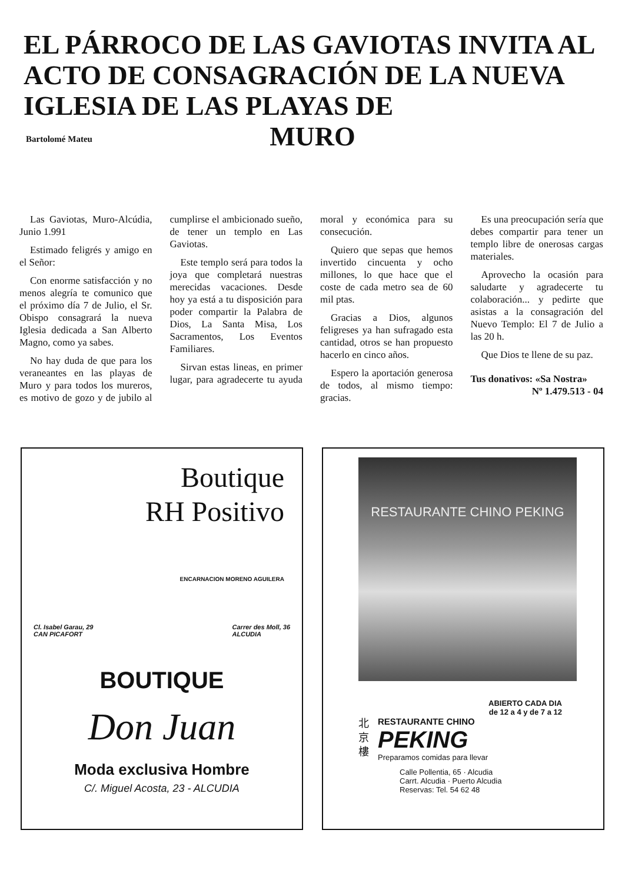EL PÁRROCO DE LAS GAVIOTAS INVITA AL ACTO DE CONSAGRACIÓN DE LA NUEVA IGLESIA DE LAS PLAYAS DE
MURO
Bartolomé Mateu
Las Gaviotas, Muro-Alcúdia, Junio 1.991
Estimado feligrés y amigo en el Señor:
Con enorme satisfacción y no menos alegría te comunico que el próximo día 7 de Julio, el Sr. Obispo consagrará la nueva Iglesia dedicada a San Alberto Magno, como ya sabes.
No hay duda de que para los veraneantes en las playas de Muro y para todos los mureros, es motivo de gozo y de jubilo al cumplirse el ambicionado sueño, de tener un templo en Las Gaviotas.
Este templo será para todos la joya que completará nuestras merecidas vacaciones. Desde hoy ya está a tu disposición para poder compartir la Palabra de Dios, La Santa Misa, Los Sacramentos, Los Eventos Familiares.
Sirvan estas lineas, en primer lugar, para agradecerte tu ayuda moral y económica para su consecución.
Quiero que sepas que hemos invertido cincuenta y ocho millones, lo que hace que el coste de cada metro sea de 60 mil ptas.
Gracias a Dios, algunos feligreses ya han sufragado esta cantidad, otros se han propuesto hacerlo en cinco años.
Espero la aportación generosa de todos, al mismo tiempo: gracias.
Es una preocupación sería que debes compartir para tener un templo libre de onerosas cargas materiales.
Aprovecho la ocasión para saludarte y agradecerte tu colaboración... y pedirte que asistas a la consagración del Nuevo Templo: El 7 de Julio a las 20 h.
Que Dios te llene de su paz.
Tus donativos: «Sa Nostra»
Nº 1.479.513 - 04
Boutique
RH Positivo
ENCARNACION MORENO AGUILERA
Cl. Isabel Garau, 29
CAN PICAFORT Carrer des Moll, 36
ALCUDIA
BOUTIQUE
Don Juan
Moda exclusiva Hombre
C/. Miguel Acosta, 23 - ALCUDIA
RESTAURANTE CHINO PEKING
ABIERTO CADA DIA
de 12 a 4 y de 7 a 12
北
京
樓
RESTAURANTE CHINO
PEKING
Preparamos comidas para llevar
Calle Pollentia, 65 · Alcudia
Carrt. Alcudia · Puerto Alcudia
Reservas: Tel. 54 62 48